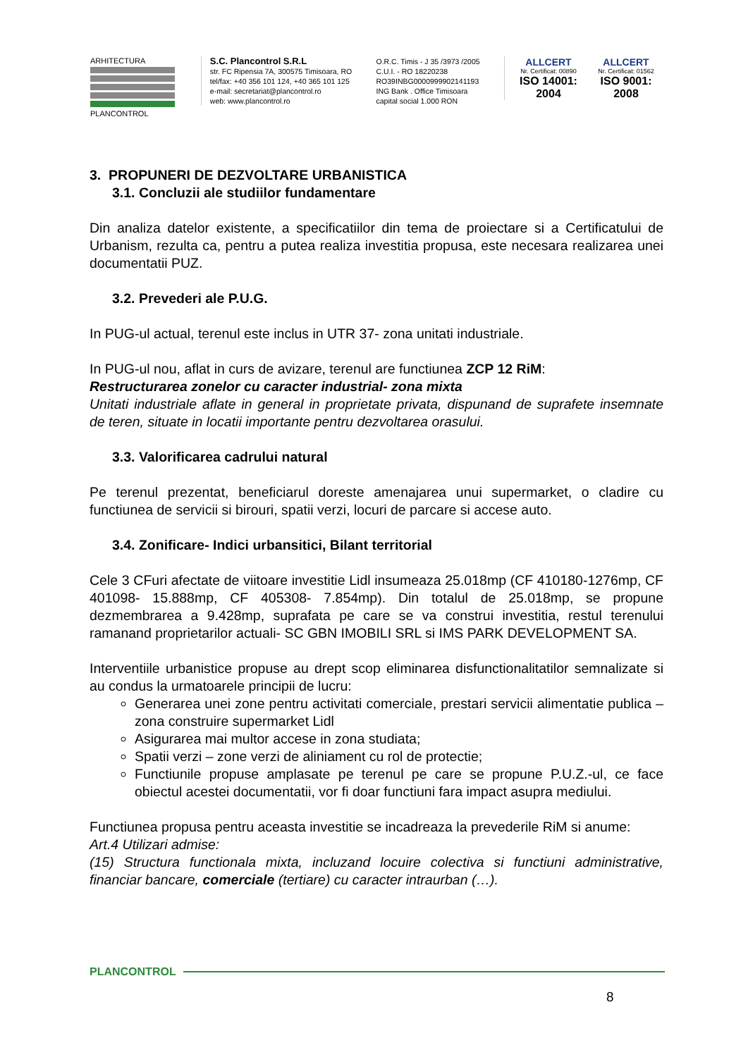ARHITECTURA
PLANCONTROL
S.C. Plancontrol S.R.L
str. FC Ripensia 7A, 300575 Timisoara, RO
tel/fax: +40 356 101 124, +40 365 101 125
e-mail: secretariat@plancontrol.ro
web: www.plancontrol.ro
O.R.C. Timis - J 35 /3973 /2005
C.U.I. - RO 18220238
RO39INBG0000999902141193
ING Bank . Office Timisoara
capital social 1.000 RON
ALLCERT
Nr. Certificat: 00890
ISO 14001: 2004
ALLCERT
Nr. Certificat: 01562
ISO 9001: 2008
3. PROPUNERI DE DEZVOLTARE URBANISTICA
3.1. Concluzii ale studiilor fundamentare
Din analiza datelor existente, a specificatiilor din tema de proiectare si a Certificatului de Urbanism, rezulta ca, pentru a putea realiza investitia propusa, este necesara realizarea unei documentatii PUZ.
3.2. Prevederi ale P.U.G.
In PUG-ul actual, terenul este inclus in UTR 37- zona unitati industriale.
In PUG-ul nou, aflat in curs de avizare, terenul are functiunea ZCP 12 RiM:
Restructurarea zonelor cu caracter industrial- zona mixta
Unitati industriale aflate in general in proprietate privata, dispunand de suprafete insemnate de teren, situate in locatii importante pentru dezvoltarea orasului.
3.3. Valorificarea cadrului natural
Pe terenul prezentat, beneficiarul doreste amenajarea unui supermarket, o cladire cu functiunea de servicii si birouri, spatii verzi, locuri de parcare si accese auto.
3.4. Zonificare- Indici urbansitici, Bilant territorial
Cele 3 CFuri afectate de viitoare investitie Lidl insumeaza 25.018mp (CF 410180-1276mp, CF 401098- 15.888mp, CF 405308- 7.854mp). Din totalul de 25.018mp, se propune dezmembrarea a 9.428mp, suprafata pe care se va construi investitia, restul terenului ramanand proprietarilor actuali- SC GBN IMOBILI SRL si IMS PARK DEVELOPMENT SA.
Interventiile urbanistice propuse au drept scop eliminarea disfunctionalitatilor semnalizate si au condus la urmatoarele principii de lucru:
Generarea unei zone pentru activitati comerciale, prestari servicii alimentatie publica – zona construire supermarket Lidl
Asigurarea mai multor accese in zona studiata;
Spatii verzi – zone verzi de aliniament cu rol de protectie;
Functiunile propuse amplasate pe terenul pe care se propune P.U.Z.-ul, ce face obiectul acestei documentatii, vor fi doar functiuni fara impact asupra mediului.
Functiunea propusa pentru aceasta investitie se incadreaza la prevederile RiM si anume:
Art.4 Utilizari admise:
(15) Structura functionala mixta, incluzand locuire colectiva si functiuni administrative, financiar bancare, comerciale (tertiare) cu caracter intraurban (…).
PLANCONTROL
8